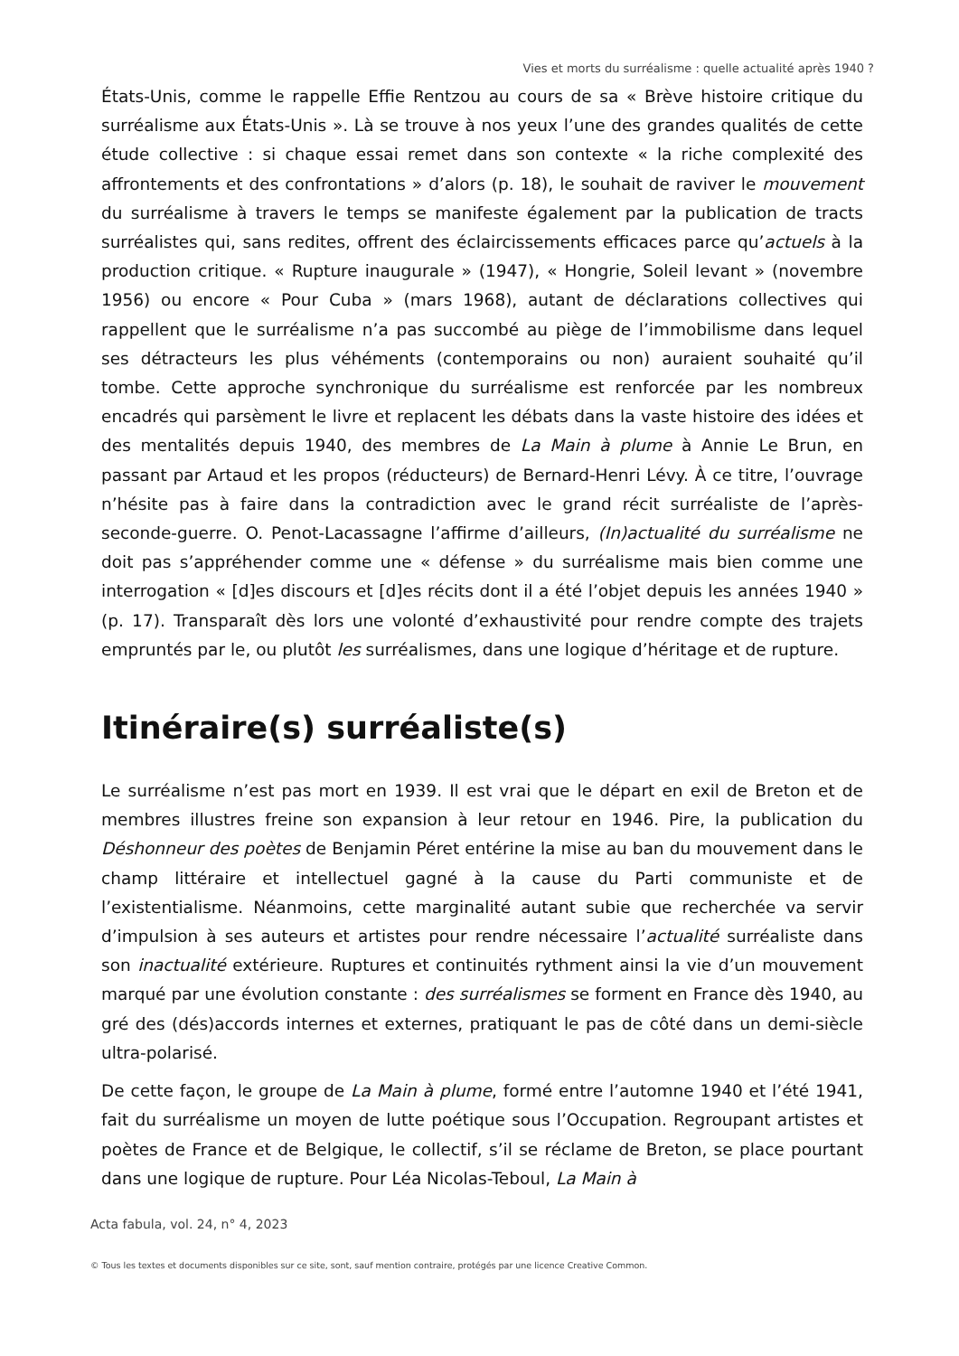Vies et morts du surréalisme : quelle actualité après 1940 ?
États-Unis, comme le rappelle Effie Rentzou au cours de sa « Brève histoire critique du surréalisme aux États-Unis ». Là se trouve à nos yeux l’une des grandes qualités de cette étude collective : si chaque essai remet dans son contexte « la riche complexité des affrontements et des confrontations » d’alors (p. 18), le souhait de raviver le mouvement du surréalisme à travers le temps se manifeste également par la publication de tracts surréalistes qui, sans redites, offrent des éclaircissements efficaces parce qu’actuels à la production critique. « Rupture inaugurale » (1947), « Hongrie, Soleil levant » (novembre 1956) ou encore « Pour Cuba » (mars 1968), autant de déclarations collectives qui rappellent que le surréalisme n’a pas succombé au piège de l’immobilisme dans lequel ses détracteurs les plus véhéments (contemporains ou non) auraient souhaité qu’il tombe. Cette approche synchronique du surréalisme est renforcée par les nombreux encadrés qui parsèment le livre et replacent les débats dans la vaste histoire des idées et des mentalités depuis 1940, des membres de La Main à plume à Annie Le Brun, en passant par Artaud et les propos (réducteurs) de Bernard-Henri Lévy. À ce titre, l’ouvrage n’hésite pas à faire dans la contradiction avec le grand récit surréaliste de l’après-seconde-guerre. O. Penot-Lacassagne l’affirme d’ailleurs, (In)actualité du surréalisme ne doit pas s’appréhender comme une « défense » du surréalisme mais bien comme une interrogation « [d]es discours et [d]es récits dont il a été l’objet depuis les années 1940 » (p. 17). Transparaît dès lors une volonté d’exhaustivité pour rendre compte des trajets empruntés par le, ou plutôt les surréalismes, dans une logique d’héritage et de rupture.
Itinéraire(s) surréaliste(s)
Le surréalisme n’est pas mort en 1939. Il est vrai que le départ en exil de Breton et de membres illustres freine son expansion à leur retour en 1946. Pire, la publication du Déshonneur des poètes de Benjamin Péret entérine la mise au ban du mouvement dans le champ littéraire et intellectuel gagné à la cause du Parti communiste et de l’existentialisme. Néanmoins, cette marginalité autant subie que recherchée va servir d’impulsion à ses auteurs et artistes pour rendre nécessaire l’actualité surréaliste dans son inactualité extérieure. Ruptures et continuités rythment ainsi la vie d’un mouvement marqué par une évolution constante : des surréalismes se forment en France dès 1940, au gré des (dés)accords internes et externes, pratiquant le pas de côté dans un demi-siècle ultra-polarisé.
De cette façon, le groupe de La Main à plume, formé entre l’automne 1940 et l’été 1941, fait du surréalisme un moyen de lutte poétique sous l’Occupation. Regroupant artistes et poètes de France et de Belgique, le collectif, s’il se réclame de Breton, se place pourtant dans une logique de rupture. Pour Léa Nicolas-Teboul, La Main à
Acta fabula, vol. 24, n° 4, 2023
© Tous les textes et documents disponibles sur ce site, sont, sauf mention contraire, protégés par une licence Creative Common.